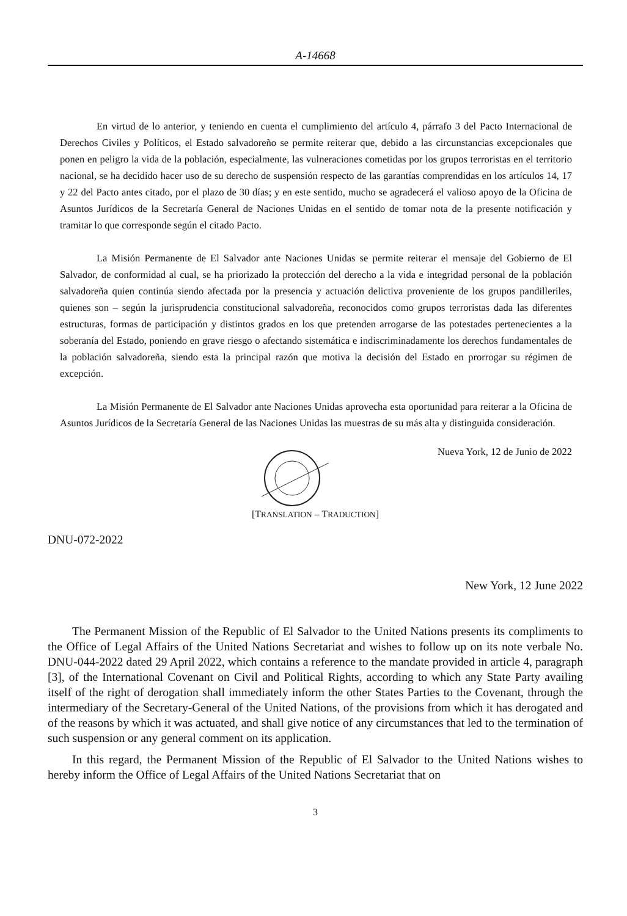A-14668
En virtud de lo anterior, y teniendo en cuenta el cumplimiento del artículo 4, párrafo 3 del Pacto Internacional de Derechos Civiles y Políticos, el Estado salvadoreño se permite reiterar que, debido a las circunstancias excepcionales que ponen en peligro la vida de la población, especialmente, las vulneraciones cometidas por los grupos terroristas en el territorio nacional, se ha decidido hacer uso de su derecho de suspensión respecto de las garantías comprendidas en los artículos 14, 17 y 22 del Pacto antes citado, por el plazo de 30 días; y en este sentido, mucho se agradecerá el valioso apoyo de la Oficina de Asuntos Jurídicos de la Secretaría General de Naciones Unidas en el sentido de tomar nota de la presente notificación y tramitar lo que corresponde según el citado Pacto.
La Misión Permanente de El Salvador ante Naciones Unidas se permite reiterar el mensaje del Gobierno de El Salvador, de conformidad al cual, se ha priorizado la protección del derecho a la vida e integridad personal de la población salvadoreña quien continúa siendo afectada por la presencia y actuación delictiva proveniente de los grupos pandilleriles, quienes son – según la jurisprudencia constitucional salvadoreña, reconocidos como grupos terroristas dada las diferentes estructuras, formas de participación y distintos grados en los que pretenden arrogarse de las potestades pertenecientes a la soberanía del Estado, poniendo en grave riesgo o afectando sistemática e indiscriminadamente los derechos fundamentales de la población salvadoreña, siendo esta la principal razón que motiva la decisión del Estado en prorrogar su régimen de excepción.
La Misión Permanente de El Salvador ante Naciones Unidas aprovecha esta oportunidad para reiterar a la Oficina de Asuntos Jurídicos de la Secretaría General de las Naciones Unidas las muestras de su más alta y distinguida consideración.
Nueva York, 12 de Junio de 2022
[TRANSLATION – TRADUCTION]
DNU-072-2022
New York, 12 June 2022
The Permanent Mission of the Republic of El Salvador to the United Nations presents its compliments to the Office of Legal Affairs of the United Nations Secretariat and wishes to follow up on its note verbale No. DNU-044-2022 dated 29 April 2022, which contains a reference to the mandate provided in article 4, paragraph [3], of the International Covenant on Civil and Political Rights, according to which any State Party availing itself of the right of derogation shall immediately inform the other States Parties to the Covenant, through the intermediary of the Secretary-General of the United Nations, of the provisions from which it has derogated and of the reasons by which it was actuated, and shall give notice of any circumstances that led to the termination of such suspension or any general comment on its application.
In this regard, the Permanent Mission of the Republic of El Salvador to the United Nations wishes to hereby inform the Office of Legal Affairs of the United Nations Secretariat that on
3